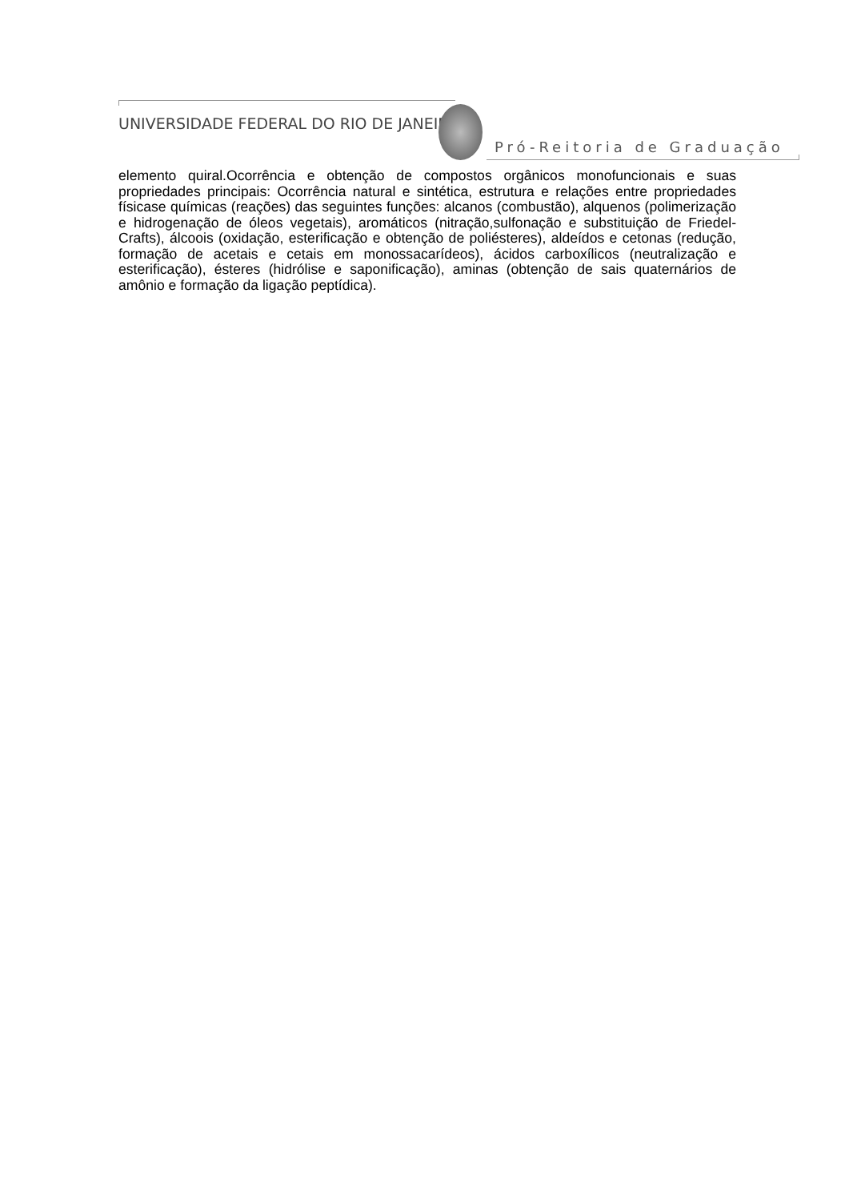UNIVERSIDADE FEDERAL DO RIO DE JANEIRO
Pró-Reitoria de Graduação
elemento quiral.Ocorrência e obtenção de compostos orgânicos monofuncionais e suas propriedades principais: Ocorrência natural e sintética, estrutura e relações entre propriedades físicase químicas (reações) das seguintes funções: alcanos (combustão), alquenos (polimerização e hidrogenação de óleos vegetais), aromáticos (nitração,sulfonação e substituição de Friedel-Crafts), álcoois (oxidação, esterificação e obtenção de poliésteres), aldeídos e cetonas (redução, formação de acetais e cetais em monossacarídeos), ácidos carboxílicos (neutralização e esterificação), ésteres (hidrólise e saponificação), aminas (obtenção de sais quaternários de amônio e formação da ligação peptídica).